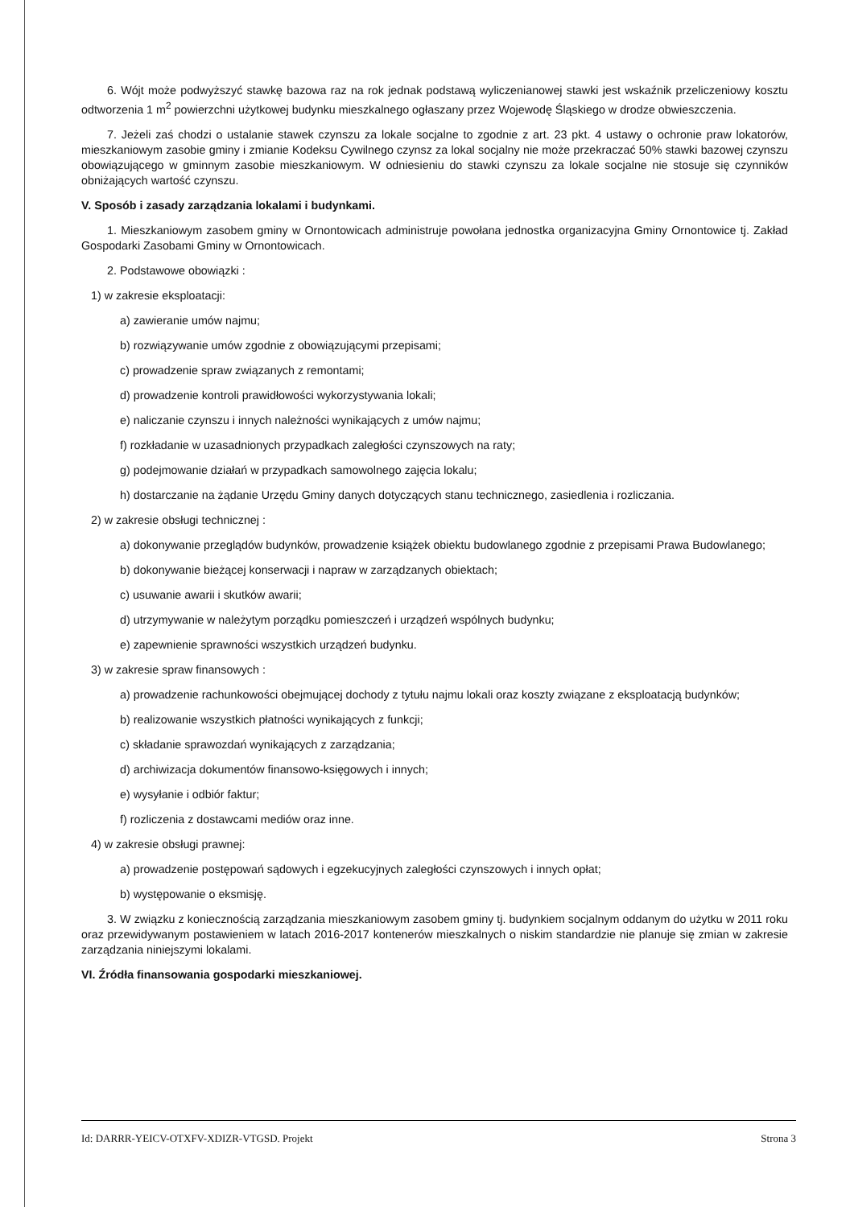6. Wójt może podwyższyć stawkę bazowa raz na rok jednak podstawą wyliczenianowej stawki jest wskaźnik przeliczeniowy kosztu odtworzenia 1 m<sup>2</sup> powierzchni użytkowej budynku mieszkalnego ogłaszany przez Wojewodę Śląskiego w drodze obwieszczenia.
7. Jeżeli zaś chodzi o ustalanie stawek czynszu za lokale socjalne to zgodnie z art. 23 pkt. 4 ustawy o ochronie praw lokatorów, mieszkaniowym zasobie gminy i zmianie Kodeksu Cywilnego czynsz za lokal socjalny nie może przekraczać 50% stawki bazowej czynszu obowiązującego w gminnym zasobie mieszkaniowym. W odniesieniu do stawki czynszu za lokale socjalne nie stosuje się czynników obniżających wartość czynszu.
V. Sposób i zasady zarządzania lokalami i budynkami.
1. Mieszkaniowym zasobem gminy w Ornontowicach administruje powołana jednostka organizacyjna Gminy Ornontowice tj. Zakład Gospodarki Zasobami Gminy w Ornontowicach.
2. Podstawowe obowiązki :
1) w zakresie eksploatacji:
a) zawieranie umów najmu;
b) rozwiązywanie umów zgodnie z obowiązującymi przepisami;
c) prowadzenie spraw związanych z remontami;
d) prowadzenie kontroli prawidłowości wykorzystywania lokali;
e) naliczanie czynszu i innych należności wynikających z umów najmu;
f) rozkładanie w uzasadnionych przypadkach zaległości czynszowych na raty;
g) podejmowanie działań w przypadkach samowolnego zajęcia lokalu;
h) dostarczanie na żądanie Urzędu Gminy danych dotyczących stanu technicznego, zasiedlenia i rozliczania.
2) w zakresie obsługi technicznej :
a) dokonywanie przeglądów budynków, prowadzenie książek obiektu budowlanego zgodnie z przepisami Prawa Budowlanego;
b) dokonywanie bieżącej konserwacji i napraw w zarządzanych obiektach;
c) usuwanie awarii i skutków awarii;
d) utrzymywanie w należytym porządku pomieszczeń i urządzeń wspólnych budynku;
e) zapewnienie sprawności wszystkich urządzeń budynku.
3) w zakresie spraw finansowych :
a) prowadzenie rachunkowości obejmującej dochody z tytułu najmu lokali oraz koszty związane z eksploatacją budynków;
b) realizowanie wszystkich płatności wynikających z funkcji;
c) składanie sprawozdań wynikających z zarządzania;
d) archiwizacja dokumentów finansowo-księgowych i innych;
e) wysyłanie i odbiór faktur;
f) rozliczenia z dostawcami mediów oraz inne.
4) w zakresie obsługi prawnej:
a) prowadzenie postępowań sądowych i egzekucyjnych zaległości czynszowych i innych opłat;
b) występowanie o eksmisję.
3. W związku z koniecznością zarządzania mieszkaniowym zasobem gminy tj. budynkiem socjalnym oddanym do użytku w 2011 roku oraz przewidywanym postawieniem w latach 2016-2017 kontenerów mieszkalnych o niskim standardzie nie planuje się zmian w zakresie zarządzania niniejszymi lokalami.
VI. Źródła finansowania gospodarki mieszkaniowej.
Id: DARRR-YEICV-OTXFV-XDIZR-VTGSD. Projekt Strona 3